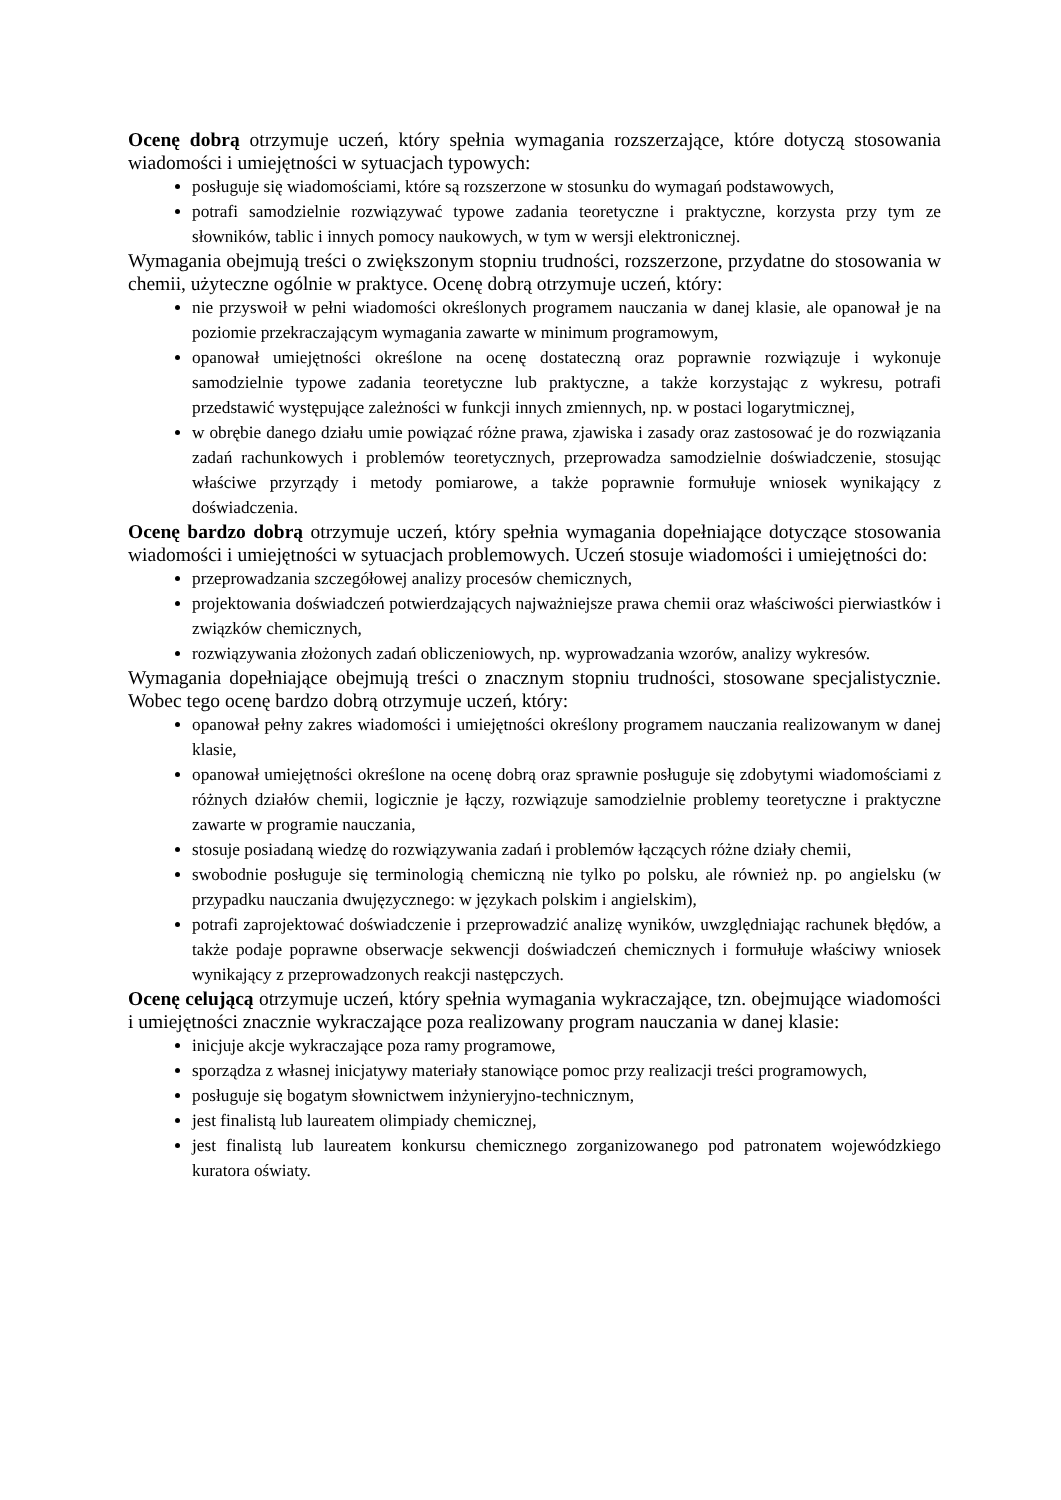Ocenę dobrą otrzymuje uczeń, który spełnia wymagania rozszerzające, które dotyczą stosowania wiadomości i umiejętności w sytuacjach typowych:
posługuje się wiadomościami, które są rozszerzone w stosunku do wymagań podstawowych,
potrafi samodzielnie rozwiązywać typowe zadania teoretyczne i praktyczne, korzysta przy tym ze słowników, tablic i innych pomocy naukowych, w tym w wersji elektronicznej.
Wymagania obejmują treści o zwiększonym stopniu trudności, rozszerzone, przydatne do stosowania w chemii, użyteczne ogólnie w praktyce. Ocenę dobrą otrzymuje uczeń, który:
nie przyswoił w pełni wiadomości określonych programem nauczania w danej klasie, ale opanował je na poziomie przekraczającym wymagania zawarte w minimum programowym,
opanował umiejętności określone na ocenę dostateczną oraz poprawnie rozwiązuje i wykonuje samodzielnie typowe zadania teoretyczne lub praktyczne, a także korzystając z wykresu, potrafi przedstawić występujące zależności w funkcji innych zmiennych, np. w postaci logarytmicznej,
w obrębie danego działu umie powiązać różne prawa, zjawiska i zasady oraz zastosować je do rozwiązania zadań rachunkowych i problemów teoretycznych, przeprowadza samodzielnie doświadczenie, stosując właściwe przyrządy i metody pomiarowe, a także poprawnie formułuje wniosek wynikający z doświadczenia.
Ocenę bardzo dobrą otrzymuje uczeń, który spełnia wymagania dopełniające dotyczące stosowania wiadomości i umiejętności w sytuacjach problemowych. Uczeń stosuje wiadomości i umiejętności do:
przeprowadzania szczegółowej analizy procesów chemicznych,
projektowania doświadczeń potwierdzających najważniejsze prawa chemii oraz właściwości pierwiastków i związków chemicznych,
rozwiązywania złożonych zadań obliczeniowych, np. wyprowadzania wzorów, analizy wykresów.
Wymagania dopełniające obejmują treści o znacznym stopniu trudności, stosowane specjalistycznie. Wobec tego ocenę bardzo dobrą otrzymuje uczeń, który:
opanował pełny zakres wiadomości i umiejętności określony programem nauczania realizowanym w danej klasie,
opanował umiejętności określone na ocenę dobrą oraz sprawnie posługuje się zdobytymi wiadomościami z różnych działów chemii, logicznie je łączy, rozwiązuje samodzielnie problemy teoretyczne i praktyczne zawarte w programie nauczania,
stosuje posiadaną wiedzę do rozwiązywania zadań i problemów łączących różne działy chemii,
swobodnie posługuje się terminologią chemiczną nie tylko po polsku, ale również np. po angielsku (w przypadku nauczania dwujęzycznego: w językach polskim i angielskim),
potrafi zaprojektować doświadczenie i przeprowadzić analizę wyników, uwzględniając rachunek błędów, a także podaje poprawne obserwacje sekwencji doświadczeń chemicznych i formułuje właściwy wniosek wynikający z przeprowadzonych reakcji następczych.
Ocenę celującą otrzymuje uczeń, który spełnia wymagania wykraczające, tzn. obejmujące wiadomości i umiejętności znacznie wykraczające poza realizowany program nauczania w danej klasie:
inicjuje akcje wykraczające poza ramy programowe,
sporządza z własnej inicjatywy materiały stanowiące pomoc przy realizacji treści programowych,
posługuje się bogatym słownictwem inżynieryjno-technicznym,
jest finalistą lub laureatem olimpiady chemicznej,
jest finalistą lub laureatem konkursu chemicznego zorganizowanego pod patronatem wojewódzkiego kuratora oświaty.